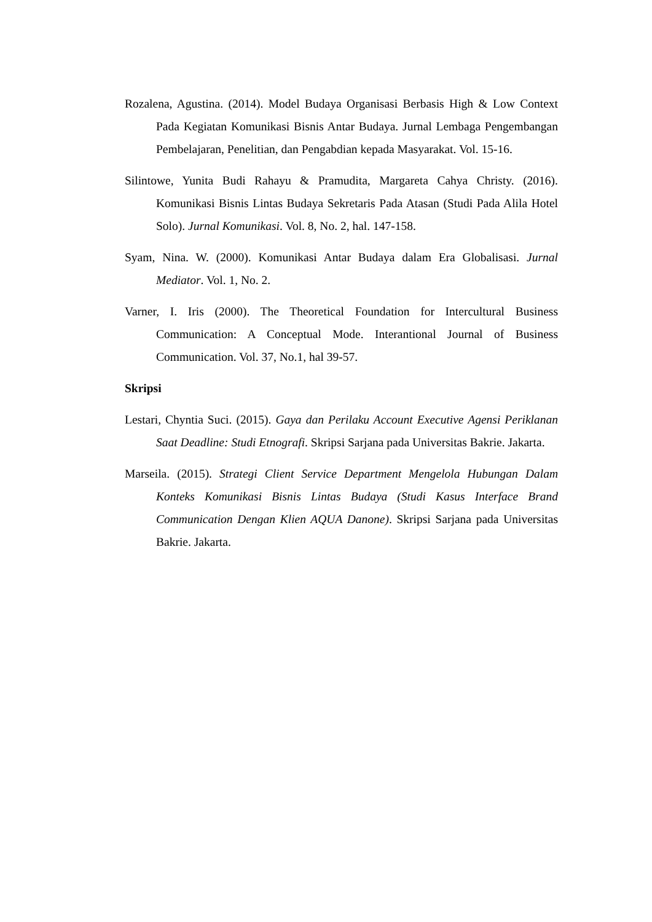Rozalena, Agustina. (2014). Model Budaya Organisasi Berbasis High & Low Context Pada Kegiatan Komunikasi Bisnis Antar Budaya. Jurnal Lembaga Pengembangan Pembelajaran, Penelitian, dan Pengabdian kepada Masyarakat. Vol. 15-16.
Silintowe, Yunita Budi Rahayu & Pramudita, Margareta Cahya Christy. (2016). Komunikasi Bisnis Lintas Budaya Sekretaris Pada Atasan (Studi Pada Alila Hotel Solo). Jurnal Komunikasi. Vol. 8, No. 2, hal. 147-158.
Syam, Nina. W. (2000). Komunikasi Antar Budaya dalam Era Globalisasi. Jurnal Mediator. Vol. 1, No. 2.
Varner, I. Iris (2000). The Theoretical Foundation for Intercultural Business Communication: A Conceptual Mode. Interantional Journal of Business Communication. Vol. 37, No.1, hal 39-57.
Skripsi
Lestari, Chyntia Suci. (2015). Gaya dan Perilaku Account Executive Agensi Periklanan Saat Deadline: Studi Etnografi. Skripsi Sarjana pada Universitas Bakrie. Jakarta.
Marseila. (2015). Strategi Client Service Department Mengelola Hubungan Dalam Konteks Komunikasi Bisnis Lintas Budaya (Studi Kasus Interface Brand Communication Dengan Klien AQUA Danone). Skripsi Sarjana pada Universitas Bakrie. Jakarta.